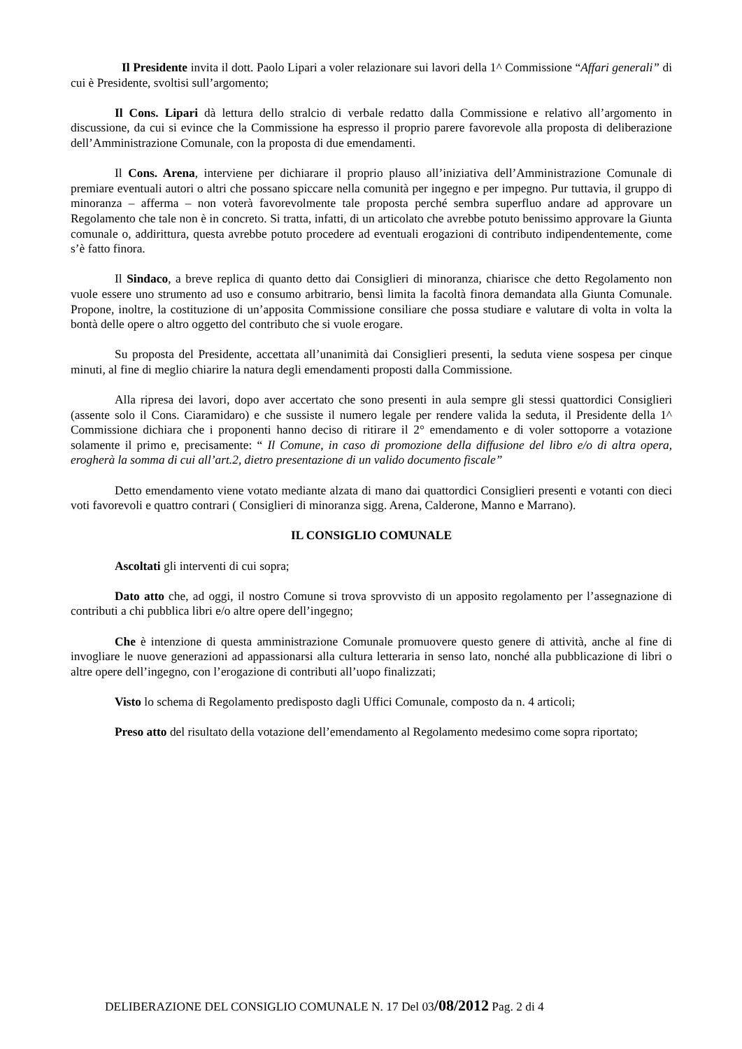Il Presidente invita il dott. Paolo Lipari a voler relazionare sui lavori della 1^ Commissione “Affari generali” di cui è Presidente, svoltisi sull’argomento;
Il Cons. Lipari dà lettura dello stralcio di verbale redatto dalla Commissione e relativo all’argomento in discussione, da cui si evince che la Commissione ha espresso il proprio parere favorevole alla proposta di deliberazione dell’Amministrazione Comunale, con la proposta di due emendamenti.
Il Cons. Arena, interviene per dichiarare il proprio plauso all’iniziativa dell’Amministrazione Comunale di premiare eventuali autori o altri che possano spiccare nella comunità per ingegno e per impegno. Pur tuttavia, il gruppo di minoranza – afferma – non voterà favorevolmente tale proposta perché sembra superfluo andare ad approvare un Regolamento che tale non è in concreto. Si tratta, infatti, di un articolato che avrebbe potuto benissimo approvare la Giunta comunale o, addirittura, questa avrebbe potuto procedere ad eventuali erogazioni di contributo indipendentemente, come s’è fatto finora.
Il Sindaco, a breve replica di quanto detto dai Consiglieri di minoranza, chiarisce che detto Regolamento non vuole essere uno strumento ad uso e consumo arbitrario, bensì limita la facoltà finora demandata alla Giunta Comunale. Propone, inoltre, la costituzione di un’apposita Commissione consiliare che possa studiare e valutare di volta in volta la bontà delle opere o altro oggetto del contributo che si vuole erogare.
Su proposta del Presidente, accettata all’unanimità dai Consiglieri presenti, la seduta viene sospesa per cinque minuti, al fine di meglio chiarire la natura degli emendamenti proposti dalla Commissione.
Alla ripresa dei lavori, dopo aver accertato che sono presenti in aula sempre gli stessi quattordici Consiglieri (assente solo il Cons. Ciaramidaro) e che sussiste il numero legale per rendere valida la seduta, il Presidente della 1^ Commissione dichiara che i proponenti hanno deciso di ritirare il 2° emendamento e di voler sottoporre a votazione solamente il primo e, precisamente: “ Il Comune, in caso di promozione della diffusione del libro e/o di altra opera, erogherà la somma di cui all’art.2, dietro presentazione di un valido documento fiscale”
Detto emendamento viene votato mediante alzata di mano dai quattordici Consiglieri presenti e votanti con dieci voti favorevoli e quattro contrari ( Consiglieri di minoranza sigg. Arena, Calderone, Manno e Marrano).
IL CONSIGLIO COMUNALE
Ascoltati gli interventi di cui sopra;
Dato atto che, ad oggi, il nostro Comune si trova sprovvisto di un apposito regolamento per l’assegnazione di contributi a chi pubblica libri e/o altre opere dell’ingegno;
Che è intenzione di questa amministrazione Comunale promuovere questo genere di attività, anche al fine di invogliare le nuove generazioni ad appassionarsi alla cultura letteraria in senso lato, nonché alla pubblicazione di libri o altre opere dell’ingegno, con l’erogazione di contributi all’uopo finalizzati;
Visto lo schema di Regolamento predisposto dagli Uffici Comunale, composto da n. 4 articoli;
Preso atto del risultato della votazione dell’emendamento al Regolamento medesimo come sopra riportato;
DELIBERAZIONE DEL CONSIGLIO COMUNALE N. 17 Del 03/08/2012 Pag. 2 di 4